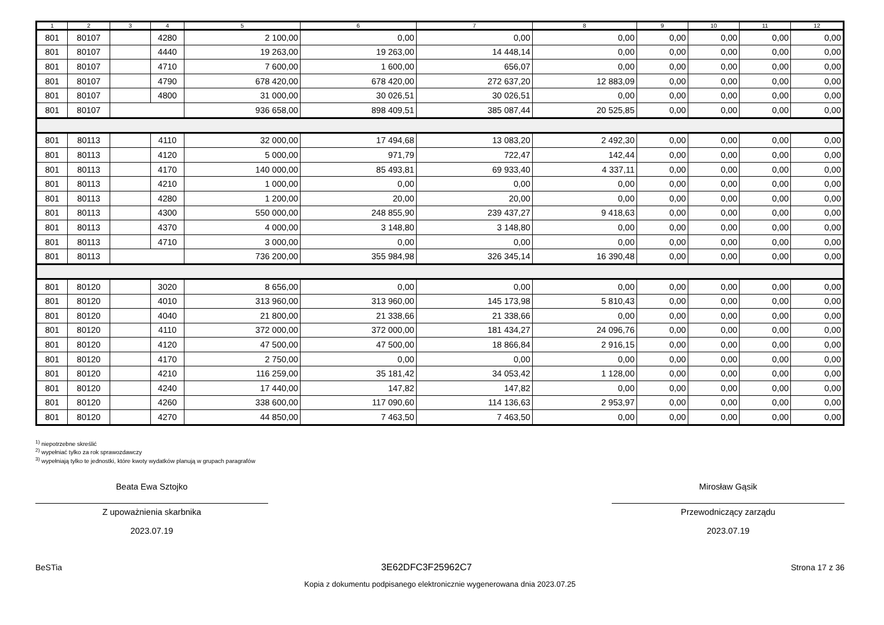| 1 | 2 | 3 | 4 | 5 | 6 | 7 | 8 | 9 | 10 | 11 | 12 |
| --- | --- | --- | --- | --- | --- | --- | --- | --- | --- | --- | --- |
| 801 | 80107 | | 4280 | 2 100,00 | 0,00 | 0,00 | 0,00 | 0,00 | 0,00 | 0,00 | 0,00 |
| 801 | 80107 | | 4440 | 19 263,00 | 19 263,00 | 14 448,14 | 0,00 | 0,00 | 0,00 | 0,00 | 0,00 |
| 801 | 80107 | | 4710 | 7 600,00 | 1 600,00 | 656,07 | 0,00 | 0,00 | 0,00 | 0,00 | 0,00 |
| 801 | 80107 | | 4790 | 678 420,00 | 678 420,00 | 272 637,20 | 12 883,09 | 0,00 | 0,00 | 0,00 | 0,00 |
| 801 | 80107 | | 4800 | 31 000,00 | 30 026,51 | 30 026,51 | 0,00 | 0,00 | 0,00 | 0,00 | 0,00 |
| 801 | 80107 | | | 936 658,00 | 898 409,51 | 385 087,44 | 20 525,85 | 0,00 | 0,00 | 0,00 | 0,00 |
| 801 | 80113 | | 4110 | 32 000,00 | 17 494,68 | 13 083,20 | 2 492,30 | 0,00 | 0,00 | 0,00 | 0,00 |
| 801 | 80113 | | 4120 | 5 000,00 | 971,79 | 722,47 | 142,44 | 0,00 | 0,00 | 0,00 | 0,00 |
| 801 | 80113 | | 4170 | 140 000,00 | 85 493,81 | 69 933,40 | 4 337,11 | 0,00 | 0,00 | 0,00 | 0,00 |
| 801 | 80113 | | 4210 | 1 000,00 | 0,00 | 0,00 | 0,00 | 0,00 | 0,00 | 0,00 | 0,00 |
| 801 | 80113 | | 4280 | 1 200,00 | 20,00 | 20,00 | 0,00 | 0,00 | 0,00 | 0,00 | 0,00 |
| 801 | 80113 | | 4300 | 550 000,00 | 248 855,90 | 239 437,27 | 9 418,63 | 0,00 | 0,00 | 0,00 | 0,00 |
| 801 | 80113 | | 4370 | 4 000,00 | 3 148,80 | 3 148,80 | 0,00 | 0,00 | 0,00 | 0,00 | 0,00 |
| 801 | 80113 | | 4710 | 3 000,00 | 0,00 | 0,00 | 0,00 | 0,00 | 0,00 | 0,00 | 0,00 |
| 801 | 80113 | | | 736 200,00 | 355 984,98 | 326 345,14 | 16 390,48 | 0,00 | 0,00 | 0,00 | 0,00 |
| 801 | 80120 | | 3020 | 8 656,00 | 0,00 | 0,00 | 0,00 | 0,00 | 0,00 | 0,00 | 0,00 |
| 801 | 80120 | | 4010 | 313 960,00 | 313 960,00 | 145 173,98 | 5 810,43 | 0,00 | 0,00 | 0,00 | 0,00 |
| 801 | 80120 | | 4040 | 21 800,00 | 21 338,66 | 21 338,66 | 0,00 | 0,00 | 0,00 | 0,00 | 0,00 |
| 801 | 80120 | | 4110 | 372 000,00 | 372 000,00 | 181 434,27 | 24 096,76 | 0,00 | 0,00 | 0,00 | 0,00 |
| 801 | 80120 | | 4120 | 47 500,00 | 47 500,00 | 18 866,84 | 2 916,15 | 0,00 | 0,00 | 0,00 | 0,00 |
| 801 | 80120 | | 4170 | 2 750,00 | 0,00 | 0,00 | 0,00 | 0,00 | 0,00 | 0,00 | 0,00 |
| 801 | 80120 | | 4210 | 116 259,00 | 35 181,42 | 34 053,42 | 1 128,00 | 0,00 | 0,00 | 0,00 | 0,00 |
| 801 | 80120 | | 4240 | 17 440,00 | 147,82 | 147,82 | 0,00 | 0,00 | 0,00 | 0,00 | 0,00 |
| 801 | 80120 | | 4260 | 338 600,00 | 117 090,60 | 114 136,63 | 2 953,97 | 0,00 | 0,00 | 0,00 | 0,00 |
| 801 | 80120 | | 4270 | 44 850,00 | 7 463,50 | 7 463,50 | 0,00 | 0,00 | 0,00 | 0,00 | 0,00 |
<sup>1)</sup> niepotrzebne skreślić
<sup>2)</sup> wypełniać tylko za rok sprawozdawczy
<sup>3)</sup> wypełniają tylko te jednostki, które kwoty wydatków planują w grupach paragrafów
Beata Ewa Sztojko
Z upoważnienia skarbnika
2023.07.19
Mirosław Gąsik
Przewodniczący zarządu
2023.07.19
BeSTia 3E62DFC3F25962C7 Strona 17 z 36
Kopia z dokumentu podpisanego elektronicznie wygenerowana dnia 2023.07.25